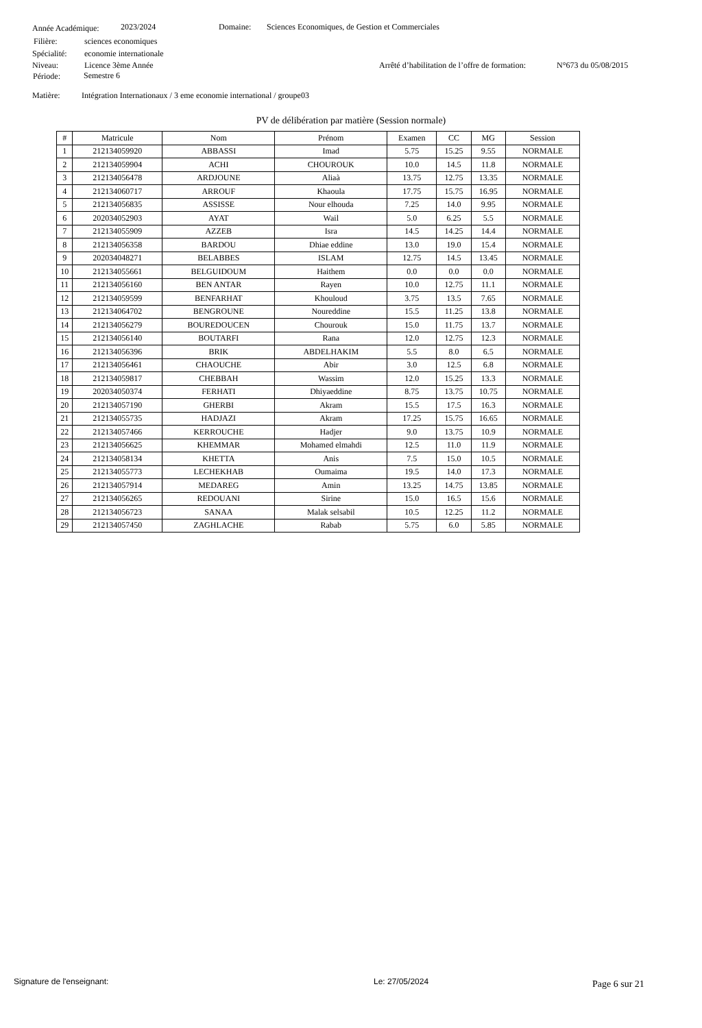Année Académique: 2023/2024 Domaine: Sciences Economiques, de Gestion et Commerciales
Filière: sciences economiques
Spécialité: economie internationale
Niveau: Licence 3ème Année Arrêté d’habilitation de l’offre de formation: N°673 du 05/08/2015
Période: Semestre 6
Matière: Intégration Internationaux / 3 eme economie international / groupe03
PV de délibération par matière (Session normale)
| # | Matricule | Nom | Prénom | Examen | CC | MG | Session |
| --- | --- | --- | --- | --- | --- | --- | --- |
| 1 | 212134059920 | ABBASSI | Imad | 5.75 | 15.25 | 9.55 | NORMALE |
| 2 | 212134059904 | ACHI | CHOUROUK | 10.0 | 14.5 | 11.8 | NORMALE |
| 3 | 212134056478 | ARDJOUNE | Aliaà | 13.75 | 12.75 | 13.35 | NORMALE |
| 4 | 212134060717 | ARROUF | Khaoula | 17.75 | 15.75 | 16.95 | NORMALE |
| 5 | 212134056835 | ASSISSE | Nour elhouda | 7.25 | 14.0 | 9.95 | NORMALE |
| 6 | 202034052903 | AYAT | Wail | 5.0 | 6.25 | 5.5 | NORMALE |
| 7 | 212134055909 | AZZEB | Isra | 14.5 | 14.25 | 14.4 | NORMALE |
| 8 | 212134056358 | BARDOU | Dhiae eddine | 13.0 | 19.0 | 15.4 | NORMALE |
| 9 | 202034048271 | BELABBES | ISLAM | 12.75 | 14.5 | 13.45 | NORMALE |
| 10 | 212134055661 | BELGUIDOUM | Haithem | 0.0 | 0.0 | 0.0 | NORMALE |
| 11 | 212134056160 | BEN ANTAR | Rayen | 10.0 | 12.75 | 11.1 | NORMALE |
| 12 | 212134059599 | BENFARHAT | Khouloud | 3.75 | 13.5 | 7.65 | NORMALE |
| 13 | 212134064702 | BENGROUNE | Noureddine | 15.5 | 11.25 | 13.8 | NORMALE |
| 14 | 212134056279 | BOUREDOUCEN | Chourouk | 15.0 | 11.75 | 13.7 | NORMALE |
| 15 | 212134056140 | BOUTARFI | Rana | 12.0 | 12.75 | 12.3 | NORMALE |
| 16 | 212134056396 | BRIK | ABDELHAKIM | 5.5 | 8.0 | 6.5 | NORMALE |
| 17 | 212134056461 | CHAOUCHE | Abir | 3.0 | 12.5 | 6.8 | NORMALE |
| 18 | 212134059817 | CHEBBAH | Wassim | 12.0 | 15.25 | 13.3 | NORMALE |
| 19 | 202034050374 | FERHATI | Dhiyaeddine | 8.75 | 13.75 | 10.75 | NORMALE |
| 20 | 212134057190 | GHERBI | Akram | 15.5 | 17.5 | 16.3 | NORMALE |
| 21 | 212134055735 | HADJAZI | Akram | 17.25 | 15.75 | 16.65 | NORMALE |
| 22 | 212134057466 | KERROUCHE | Hadjer | 9.0 | 13.75 | 10.9 | NORMALE |
| 23 | 212134056625 | KHEMMAR | Mohamed elmahdi | 12.5 | 11.0 | 11.9 | NORMALE |
| 24 | 212134058134 | KHETTA | Anis | 7.5 | 15.0 | 10.5 | NORMALE |
| 25 | 212134055773 | LECHEKHAB | Oumaima | 19.5 | 14.0 | 17.3 | NORMALE |
| 26 | 212134057914 | MEDAREG | Amin | 13.25 | 14.75 | 13.85 | NORMALE |
| 27 | 212134056265 | REDOUANI | Sirine | 15.0 | 16.5 | 15.6 | NORMALE |
| 28 | 212134056723 | SANAA | Malak selsabil | 10.5 | 12.25 | 11.2 | NORMALE |
| 29 | 212134057450 | ZAGHLACHE | Rabab | 5.75 | 6.0 | 5.85 | NORMALE |
Signature de l'enseignant: Le: 27/05/2024 Page 6 sur 21